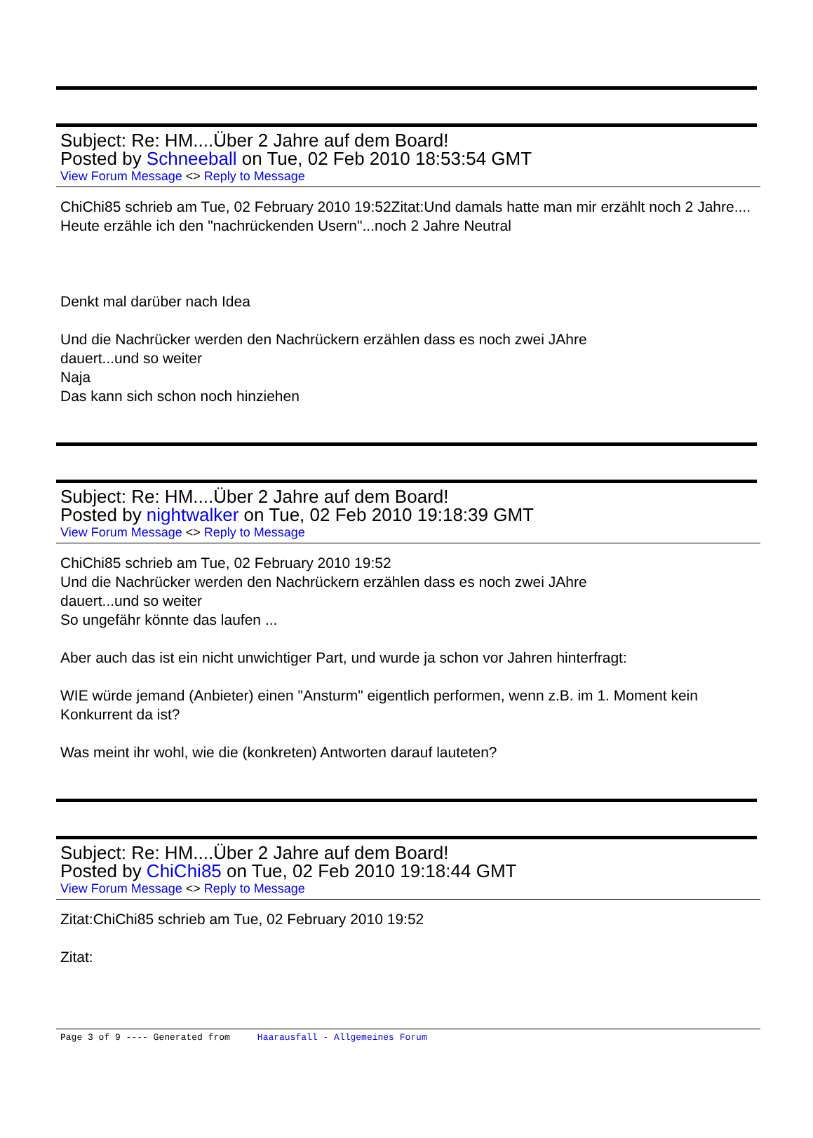Subject: Re: HM....Über 2 Jahre auf dem Board!
Posted by Schneeball on Tue, 02 Feb 2010 18:53:54 GMT
View Forum Message <> Reply to Message
ChiChi85 schrieb am Tue, 02 February 2010 19:52Zitat:Und damals hatte man mir erzählt noch 2 Jahre....
Heute erzähle ich den "nachrückenden Usern"...noch 2 Jahre Neutral
Denkt mal darüber nach Idea
Und die Nachrücker werden den Nachrückern erzählen dass es noch zwei JAhre
dauert...und so weiter
Naja
Das kann sich schon noch hinziehen
Subject: Re: HM....Über 2 Jahre auf dem Board!
Posted by nightwalker on Tue, 02 Feb 2010 19:18:39 GMT
View Forum Message <> Reply to Message
ChiChi85 schrieb am Tue, 02 February 2010 19:52
Und die Nachrücker werden den Nachrückern erzählen dass es noch zwei JAhre
dauert...und so weiter
So ungefähr könnte das laufen ...
Aber auch das ist ein nicht unwichtiger Part, und wurde ja schon vor Jahren hinterfragt:
WIE würde jemand (Anbieter) einen "Ansturm" eigentlich performen, wenn z.B. im 1. Moment kein Konkurrent da ist?
Was meint ihr wohl, wie die (konkreten) Antworten darauf lauteten?
Subject: Re: HM....Über 2 Jahre auf dem Board!
Posted by ChiChi85 on Tue, 02 Feb 2010 19:18:44 GMT
View Forum Message <> Reply to Message
Zitat:ChiChi85 schrieb am Tue, 02 February 2010 19:52
Zitat:
Page 3 of 9 ---- Generated from Haarausfall - Allgemeines Forum